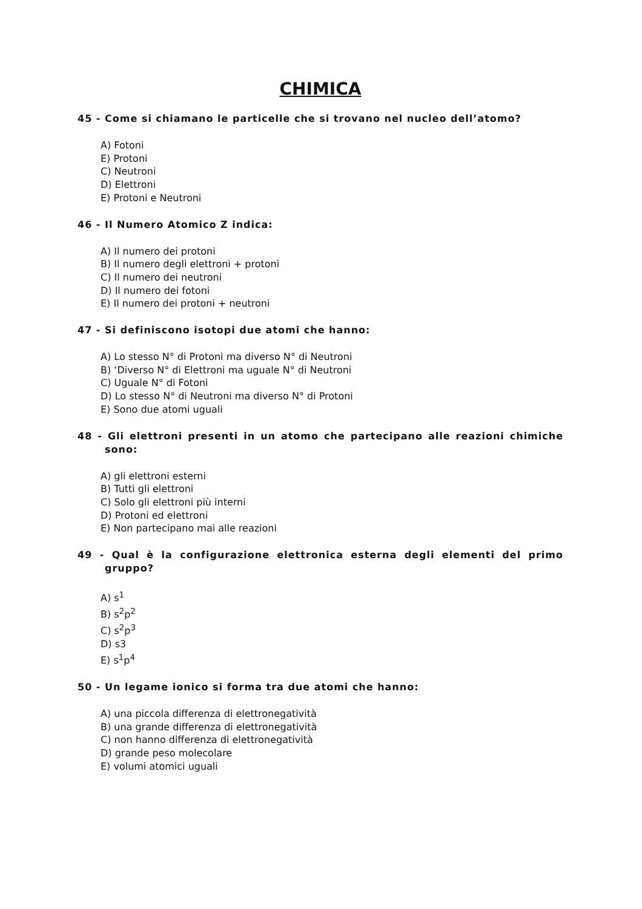CHIMICA
45 - Come si chiamano le particelle che si trovano nel nucleo dell’atomo?
A) Fotoni
E) Protoni
C) Neutroni
D) Elettroni
E) Protoni e Neutroni
46 - Il Numero Atomico Z indica:
A) Il numero dei protoni
B) Il numero degli elettroni + protoni
C) Il numero dei neutroni
D) Il numero dei fotoni
E) Il numero dei protoni + neutroni
47 - Si definiscono isotopi due atomi che hanno:
A) Lo stesso N° di Protoni ma diverso N° di Neutroni
B) ‘Diverso N° di Elettroni ma uguale N° di Neutroni
C) Uguale N° di Fotoni
D) Lo stesso N° di Neutroni ma diverso N° di Protoni
E) Sono due atomi uguali
48 - Gli elettroni presenti in un atomo che partecipano alle reazioni chimiche sono:
A) gli elettroni esterni
B) Tutti gli elettroni
C) Solo gli elettroni più interni
D) Protoni ed elettroni
E) Non partecipano mai alle reazioni
49 - Qual è la configurazione elettronica esterna degli elementi del primo gruppo?
A) s<sup>1</sup>
B) s<sup>2</sup>p<sup>2</sup>
C) s<sup>2</sup>p<sup>3</sup>
D) s3
E) s<sup>1</sup>p<sup>4</sup>
50 - Un legame ionico si forma tra due atomi che hanno:
A) una piccola differenza di elettronegatività
B) una grande differenza di elettronegatività
C) non hanno differenza di elettronegatività
D) grande peso molecolare
E) volumi atomici uguali